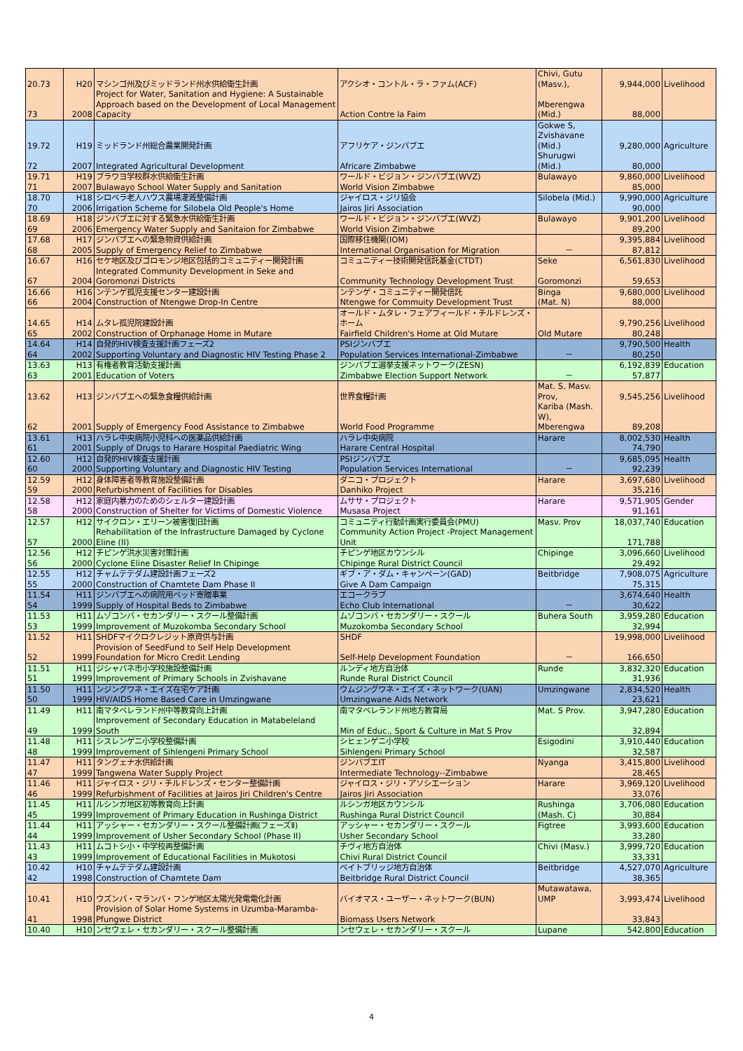| 20.73 | H20 | マシンゴ州及びミッドランド州水供給衛生計画 | アクシオ・コントル・ラ・ファム(ACF) | Chivi, Gutu (Masv.), | 9,944,000 | Livelihood |
| 73 | 2008 | Project for Water, Sanitation and Hygiene: A Sustainable Approach based on the Development of Local Management Capacity | Action Contre la Faim | Mberengwa (Mid.) | 88,000 | |
| 19.72 | H19 | ミッドランド州総合農業開発計画 | アフリケア・ジンバブエ | Gokwe S, Zvishavane (Mid.) | 9,280,000 | Agriculture |
| 72 | 2007 | Integrated Agricultural Development | Africare Zimbabwe | Shurugwi (Mid.) | 80,000 | |
| 19.71 | H19 | ブラワヨ学校群水供給衛生計画 | ワールド・ビジョン・ジンバブエ(WVZ) | Bulawayo | 9,860,000 | Livelihood |
| 71 | 2007 | Bulawayo School Water Supply and Sanitation | World Vision Zimbabwe | | 85,000 | |
| 18.70 | H18 | シロベラ老人ハウス農場灌漑整備計画 | ジャイロス・ジリ協会 | Silobela (Mid.) | 9,990,000 | Agriculture |
| 70 | 2006 | Irrigation Scheme for Silobela Old People's Home | Jairos Jiri Association | | 90,000 | |
| 18.69 | H18 | ジンバブエに対する緊急水供給衛生計画 | ワールド・ビジョン・ジンバブエ(WVZ) | Bulawayo | 9,901,200 | Livelihood |
| 69 | 2006 | Emergency Water Supply and Sanitaion for Zimbabwe | World Vision Zimbabwe | | 89,200 | |
| 17.68 | H17 | ジンバブエへの緊急物資供給計画 | 国際移住機関(IOM) | | 9,395,884 | Livelihood |
| 68 | 2005 | Supply of Emergency Relief to Zimbabwe | International Organisation for Migration | － | 87,812 | |
| 16.67 | H16 | セケ地区及びゴロモンジ地区包括的コミュニティー開発計画 | コミュニティー技術開発信託基金(CTDT) | Seke | 6,561,830 | Livelihood |
| 67 | 2004 | Integrated Community Development in Seke and Goromonzi Districts | Community Technology Development Trust | Goromonzi | 59,653 | |
| 16.66 | H16 | ンテンゲ孤児支援センター建設計画 | ンテンゲ・コミュニティー開発信託 | Binga | 9,680,000 | Livelihood |
| 66 | 2004 | Construction of Ntengwe Drop-In Centre | Ntengwe for Commuity Development Trust | (Mat. N) | 88,000 | |
| 14.65 | H14 | ムタレ孤児院建設計画 | オールド・ムタレ・フェアフィールド・チルドレンズ・ホーム | | 9,790,256 | Livelihood |
| 65 | 2002 | Construction of Orphanage Home in Mutare | Fairfield Children's Home at Old Mutare | Old Mutare | 80,248 | |
| 14.64 | H14 | 自発的HIV検査支援計画フェーズ2 | PSIジンバブエ | | 9,790,500 | Health |
| 64 | 2002 | Supporting Voluntary and Diagnostic HIV Testing Phase 2 | Population Services International-Zimbabwe | － | 80,250 | |
| 13.63 | H13 | 有権者教育活動支援計画 | ジンバブエ選挙支援ネットワーク(ZESN) | | 6,192,839 | Education |
| 63 | 2001 | Education of Voters | Zimbabwe Election Support Network | － | 57,877 | |
| 13.62 | H13 | ジンバブエへの緊急食糧供給計画 | 世界食糧計画 | Mat. S, Masv. Prov, | 9,545,256 | Livelihood |
| 62 | 2001 | Supply of Emergency Food Assistance to Zimbabwe | World Food Programme | Kariba (Mash. W), Mberengwa | 89,208 | |
| 13.61 | H13 | ハラレ中央病院小児科への医薬品供給計画 | ハラレ中央病院 | Harare | 8,002,530 | Health |
| 61 | 2001 | Supply of Drugs to Harare Hospital Paediatric Wing | Harare Central Hospital | | 74,790 | |
| 12.60 | H12 | 自発的HIV検査支援計画 | PSIジンバブエ | | 9,685,095 | Health |
| 60 | 2000 | Supporting Voluntary and Diagnostic HIV Testing | Population Services International | － | 92,239 | |
| 12.59 | H12 | 身体障害者等教育施設整備計画 | ダニコ・プロジェクト | Harare | 3,697,680 | Livelihood |
| 59 | 2000 | Refurbishment of Facilities for Disables | Danhiko Project | | 35,216 | |
| 12.58 | H12 | 家庭内暴力のためのシェルター建設計画 | ムササ・プロジェクト | Harare | 9,571,905 | Gender |
| 58 | 2000 | Construction of Shelter for Victims of Domestic Violence | Musasa Project | | 91,161 | |
| 12.57 | H12 | サイクロン・エリーン被害復旧計画 | コミュニティ行動計画実行委員会(PMU) | Masv. Prov | 18,037,740 | Education |
| 57 | 2000 | Rehabilitation of the Infrastructure Damaged by Cyclone Eline (II) | Community Action Project -Project Management Unit | | 171,788 | |
| 12.56 | H12 | チピンゲ洪水災害対策計画 | チピンゲ地区カウンシル | Chipinge | 3,096,660 | Livelihood |
| 56 | 2000 | Cyclone Eline Disaster Relief In Chipinge | Chipinge Rural District Council | | 29,492 | |
| 12.55 | H12 | チャムテテダム建設計画フェーズ2 | ギブ・ア・ダム・キャンペーン(GAD) | Beitbridge | 7,908,075 | Agriculture |
| 55 | 2000 | Construction of Chamtete Dam Phase II | Give A Dam Campaign | | 75,315 | |
| 11.54 | H11 | ジンバブエへの病院用ベッド寄贈事業 | エコークラブ | | 3,674,640 | Health |
| 54 | 1999 | Supply of Hospital Beds to Zimbabwe | Echo Club International | － | 30,622 | |
| 11.53 | H11 | ムゾコンバ・セカンダリー・スクール整備計画 | ムゾコンバ・セカンダリー・スクール | Buhera South | 3,959,280 | Education |
| 53 | 1999 | Improvement of Muzokomba Secondary School | Muzokomba Secondary School | | 32,994 | |
| 11.52 | H11 | SHDFマイクロクレジット原資供与計画 | SHDF | | 19,998,000 | Livelihood |
| 52 | 1999 | Provision of SeedFund to Self Help Development Foundation for Micro Credit Lending | Self-Help Development Foundation | － | 166,650 | |
| 11.51 | H11 | ジシャバネ市小学校施設整備計画 | ルンディ地方自治体 | Runde | 3,832,320 | Education |
| 51 | 1999 | Improvement of Primary Schools in Zvishavane | Runde Rural District Council | | 31,936 | |
| 11.50 | H11 | ンジングワネ・エイズ在宅ケア計画 | ウムジングワネ・エイズ・ネットワーク(UAN) | Umzingwane | 2,834,520 | Health |
| 50 | 1999 | HIV/AIDS Home Based Care in Umzingwane | Umzingwane Aids Network | | 23,621 | |
| 11.49 | H11 | 南マタベレランド州中等教育向上計画 | 南マタベレランド州地方教育局 | Mat. S Prov. | 3,947,280 | Education |
| 49 | 1999 | Improvement of Secondary Education in Matabeleland South | Min of Educ., Sport & Culture in Mat S Prov | | 32,894 | |
| 11.48 | H11 | シスレンゲニ小学校整備計画 | シヒェンゲニ小学校 | Esigodini | 3,910,440 | Education |
| 48 | 1999 | Improvement of Sihlengeni Primary School | Sihlengeni Primary School | | 32,587 | |
| 11.47 | H11 | タングェナ水供給計画 | ジンバブエIT | Nyanga | 3,415,800 | Livelihood |
| 47 | 1999 | Tangwena Water Supply Project | Intermediate Technology--Zimbabwe | | 28,465 | |
| 11.46 | H11 | ジャイロス・ジリ・チルドレンズ・センター整備計画 | ジャイロス・ジリ・アソシエーション | Harare | 3,969,120 | Livelihood |
| 46 | 1999 | Refurbishment of Facilities at Jairos Jiri Children's Centre | Jairos Jiri Association | | 33,076 | |
| 11.45 | H11 | ルシンガ地区初等教育向上計画 | ルシンガ地区カウンシル | Rushinga | 3,706,080 | Education |
| 45 | 1999 | Improvement of Primary Education in Rushinga District | Rushinga Rural District Council | (Mash. C) | 30,884 | |
| 11.44 | H11 | アッシャー・セカンダリー・スクール整備計画(フェーズⅡ) | アッシャー・セカンダリー・スクール | Figtree | 3,993,600 | Education |
| 44 | 1999 | Improvement of Usher Secondary School (Phase II) | Usher Secondary School | | 33,280 | |
| 11.43 | H11 | ムコトシ小・中学校再整備計画 | チヴィ地方自治体 | Chivi (Masv.) | 3,999,720 | Education |
| 43 | 1999 | Improvement of Educational Facilities in Mukotosi | Chivi Rural District Council | | 33,331 | |
| 10.42 | H10 | チャムテテダム建設計画 | ベイトブリッジ地方自治体 | Beitbridge | 4,527,070 | Agriculture |
| 42 | 1998 | Construction of Chamtete Dam | Beitbridge Rural District Council | | 38,365 | |
| 10.41 | H10 | ウズンバ・マランバ・フンゲ地区太陽光発電電化計画 | バイオマス・ユーザー・ネットワーク(BUN) | Mutawatawa, UMP | 3,993,474 | Livelihood |
| 41 | 1998 | Provision of Solar Home Systems in Uzumba-Maramba-Pfungwe District | Biomass Users Network | | 33,843 | |
| 10.40 | H10 | ンセウェレ・セカンダリー・スクール整備計画 | ンセウェレ・セカンダリー・スクール | Lupane | 542,800 | Education |
4